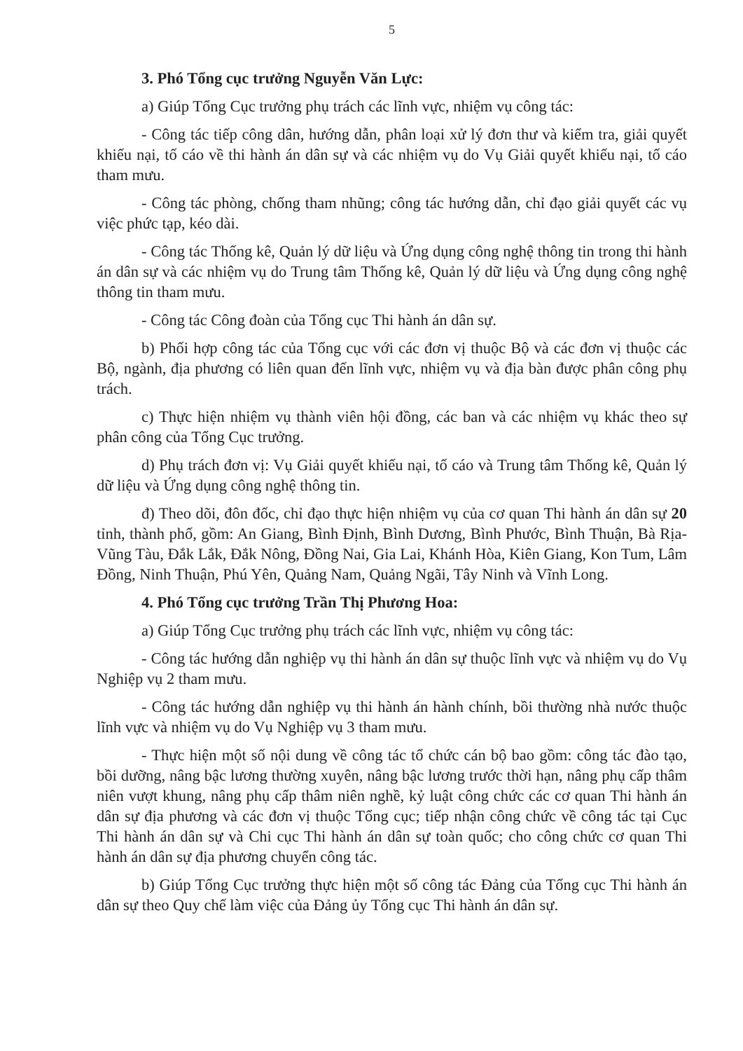5
3. Phó Tổng cục trưởng Nguyễn Văn Lực:
a) Giúp Tổng Cục trưởng phụ trách các lĩnh vực, nhiệm vụ công tác:
- Công tác tiếp công dân, hướng dẫn, phân loại xử lý đơn thư và kiểm tra, giải quyết khiếu nại, tố cáo về thi hành án dân sự và các nhiệm vụ do Vụ Giải quyết khiếu nại, tố cáo tham mưu.
- Công tác phòng, chống tham nhũng; công tác hướng dẫn, chỉ đạo giải quyết các vụ việc phức tạp, kéo dài.
- Công tác Thống kê, Quản lý dữ liệu và Ứng dụng công nghệ thông tin trong thi hành án dân sự và các nhiệm vụ do Trung tâm Thống kê, Quản lý dữ liệu và Ứng dụng công nghệ thông tin tham mưu.
- Công tác Công đoàn của Tổng cục Thi hành án dân sự.
b) Phối hợp công tác của Tổng cục với các đơn vị thuộc Bộ và các đơn vị thuộc các Bộ, ngành, địa phương có liên quan đến lĩnh vực, nhiệm vụ và địa bàn được phân công phụ trách.
c) Thực hiện nhiệm vụ thành viên hội đồng, các ban và các nhiệm vụ khác theo sự phân công của Tổng Cục trưởng.
d) Phụ trách đơn vị: Vụ Giải quyết khiếu nại, tố cáo và Trung tâm Thống kê, Quản lý dữ liệu và Ứng dụng công nghệ thông tin.
đ) Theo dõi, đôn đốc, chỉ đạo thực hiện nhiệm vụ của cơ quan Thi hành án dân sự 20 tỉnh, thành phố, gồm: An Giang, Bình Định, Bình Dương, Bình Phước, Bình Thuận, Bà Rịa-Vũng Tàu, Đắk Lắk, Đắk Nông, Đồng Nai, Gia Lai, Khánh Hòa, Kiên Giang, Kon Tum, Lâm Đồng, Ninh Thuận, Phú Yên, Quảng Nam, Quảng Ngãi, Tây Ninh và Vĩnh Long.
4. Phó Tổng cục trưởng Trần Thị Phương Hoa:
a) Giúp Tổng Cục trưởng phụ trách các lĩnh vực, nhiệm vụ công tác:
- Công tác hướng dẫn nghiệp vụ thi hành án dân sự thuộc lĩnh vực và nhiệm vụ do Vụ Nghiệp vụ 2 tham mưu.
- Công tác hướng dẫn nghiệp vụ thi hành án hành chính, bồi thường nhà nước thuộc lĩnh vực và nhiệm vụ do Vụ Nghiệp vụ 3 tham mưu.
- Thực hiện một số nội dung về công tác tổ chức cán bộ bao gồm: công tác đào tạo, bồi dưỡng, nâng bậc lương thường xuyên, nâng bậc lương trước thời hạn, nâng phụ cấp thâm niên vượt khung, nâng phụ cấp thâm niên nghề, kỷ luật công chức các cơ quan Thi hành án dân sự địa phương và các đơn vị thuộc Tổng cục; tiếp nhận công chức về công tác tại Cục Thi hành án dân sự và Chi cục Thi hành án dân sự toàn quốc; cho công chức cơ quan Thi hành án dân sự địa phương chuyển công tác.
b) Giúp Tổng Cục trưởng thực hiện một số công tác Đảng của Tổng cục Thi hành án dân sự theo Quy chế làm việc của Đảng ủy Tổng cục Thi hành án dân sự.